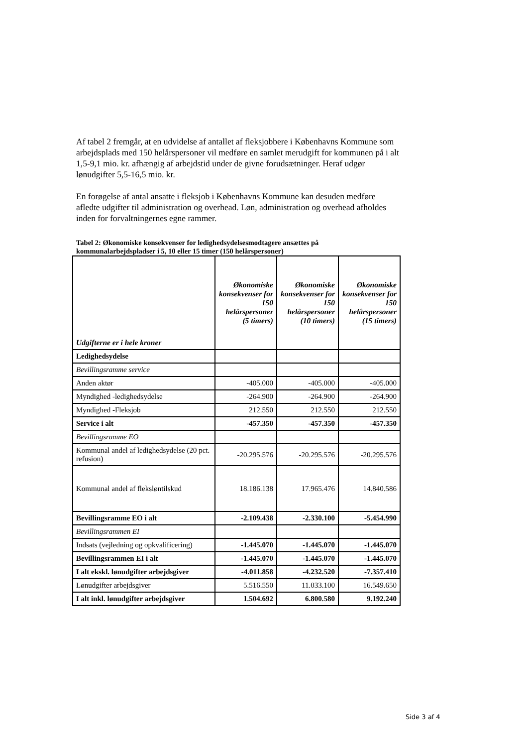Af tabel 2 fremgår, at en udvidelse af antallet af fleksjobbere i Københavns Kommune som arbejdsplads med 150 helårspersoner vil medføre en samlet merudgift for kommunen på i alt 1,5-9,1 mio. kr. afhængig af arbejdstid under de givne forudsætninger. Heraf udgør lønudgifter 5,5-16,5 mio. kr.
En forøgelse af antal ansatte i fleksjob i Københavns Kommune kan desuden medføre afledte udgifter til administration og overhead. Løn, administration og overhead afholdes inden for forvaltningernes egne rammer.
Tabel 2: Økonomiske konsekvenser for ledighedsydelsesmodtagere ansættes på kommunalarbejdspladser i 5, 10 eller 15 timer (150 helårspersoner)
| Udgifterne er i hele kroner | Økonomiske konsekvenser for 150 helårspersoner (5 timers) | Økonomiske konsekvenser for 150 helårspersoner (10 timers) | Økonomiske konsekvenser for 150 helårspersoner (15 timers) |
| --- | --- | --- | --- |
| Ledighedsydelse | | | |
| Bevillingsramme service | | | |
| Anden aktør | -405.000 | -405.000 | -405.000 |
| Myndighed -ledighedsydelse | -264.900 | -264.900 | -264.900 |
| Myndighed -Fleksjob | 212.550 | 212.550 | 212.550 |
| Service i alt | -457.350 | -457.350 | -457.350 |
| Bevillingsramme EO | | | |
| Kommunal andel af ledighedsydelse (20 pct. refusion) | -20.295.576 | -20.295.576 | -20.295.576 |
| Kommunal andel af fleksløntilskud | 18.186.138 | 17.965.476 | 14.840.586 |
| Bevillingsramme EO i alt | -2.109.438 | -2.330.100 | -5.454.990 |
| Bevillingsrammen EI | | | |
| Indsats (vejledning og opkvalificering) | -1.445.070 | -1.445.070 | -1.445.070 |
| Bevillingsrammen EI i alt | -1.445.070 | -1.445.070 | -1.445.070 |
| I alt ekskl. lønudgifter arbejdsgiver | -4.011.858 | -4.232.520 | -7.357.410 |
| Lønudgifter arbejdsgiver | 5.516.550 | 11.033.100 | 16.549.650 |
| I alt inkl. lønudgifter arbejdsgiver | 1.504.692 | 6.800.580 | 9.192.240 |
Side 3 af 4